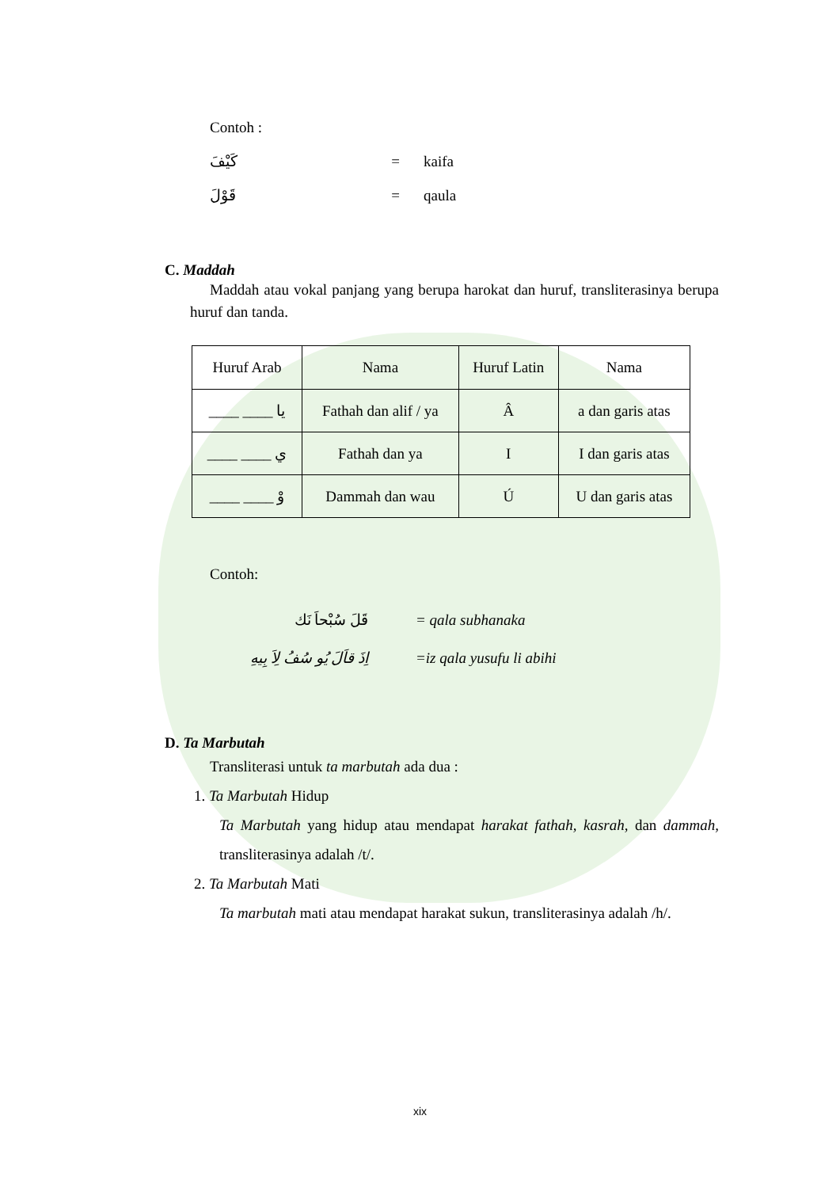Contoh :
كَيْفَ = kaifa
قَوْلَ = qaula
C. Maddah
Maddah atau vokal panjang yang berupa harokat dan huruf, transliterasinya berupa huruf dan tanda.
| Huruf Arab | Nama | Huruf Latin | Nama |
| --- | --- | --- | --- |
| يا ____ ____ | Fathah dan alif / ya | Â | a dan garis atas |
| ي ____ ____ | Fathah dan ya | I | I dan garis atas |
| وْ ____ ____ | Dammah dan wau | Ú | U dan garis atas |
Contoh:
قَلَ سُبْحاَ نَك = qala subhanaka
اِذَ قاَلَ يُو سُفُ لِاَ بِيهِ =iz qala yusufu li abihi
D. Ta Marbutah
Transliterasi untuk ta marbutah ada dua :
1. Ta Marbutah Hidup
Ta Marbutah yang hidup atau mendapat harakat fathah, kasrah, dan dammah, transliterasinya adalah /t/.
2. Ta Marbutah Mati
Ta marbutah mati atau mendapat harakat sukun, transliterasinya adalah /h/.
xix